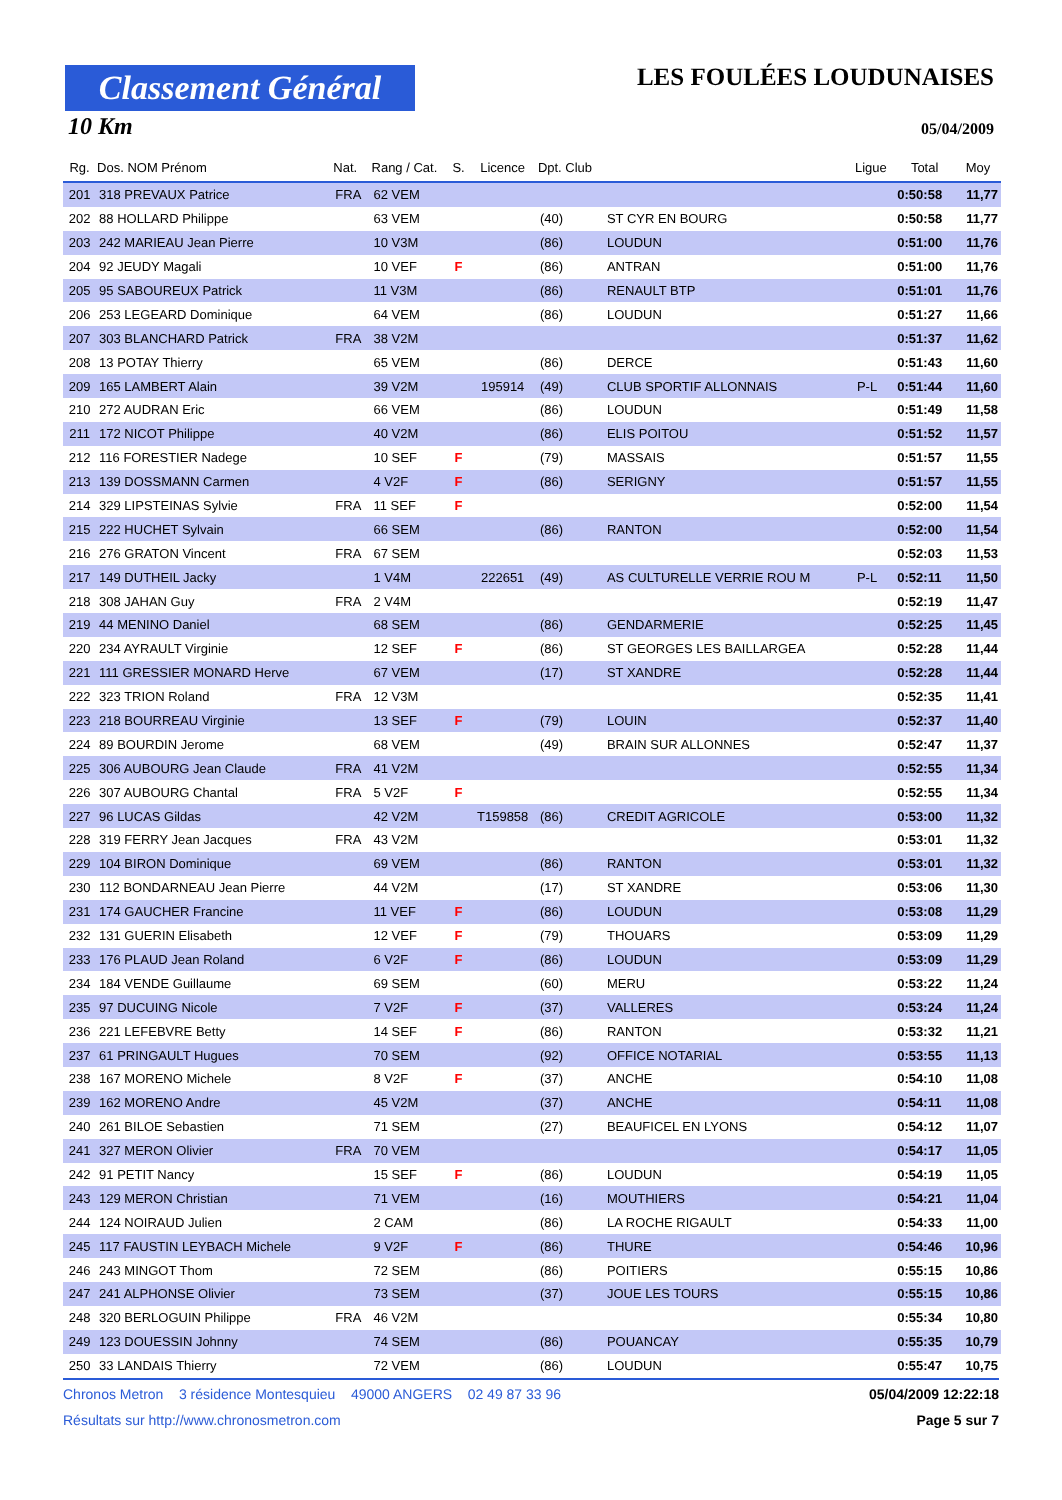Classement Général
10 Km
LES FOULÉES LOUDUNAISES
05/04/2009
| Rg. | Dos. NOM Prénom | Nat. | Rang / Cat. | S. | Licence | Dpt. Club | | Ligue | Total | Moy |
| --- | --- | --- | --- | --- | --- | --- | --- | --- | --- | --- |
| 201 | 318 PREVAUX Patrice | FRA | 62 VEM | | | | | | 0:50:58 | 11,77 |
| 202 | 88 HOLLARD Philippe | | 63 VEM | | | (40) | ST CYR EN BOURG | | 0:50:58 | 11,77 |
| 203 | 242 MARIEAU Jean Pierre | | 10 V3M | | | (86) | LOUDUN | | 0:51:00 | 11,76 |
| 204 | 92 JEUDY Magali | | 10 VEF | F | | (86) | ANTRAN | | 0:51:00 | 11,76 |
| 205 | 95 SABOUREUX Patrick | | 11 V3M | | | (86) | RENAULT BTP | | 0:51:01 | 11,76 |
| 206 | 253 LEGEARD Dominique | | 64 VEM | | | (86) | LOUDUN | | 0:51:27 | 11,66 |
| 207 | 303 BLANCHARD Patrick | FRA | 38 V2M | | | | | | 0:51:37 | 11,62 |
| 208 | 13 POTAY Thierry | | 65 VEM | | | (86) | DERCE | | 0:51:43 | 11,60 |
| 209 | 165 LAMBERT Alain | | 39 V2M | | 195914 | (49) | CLUB SPORTIF ALLONNAIS | P-L | 0:51:44 | 11,60 |
| 210 | 272 AUDRAN Eric | | 66 VEM | | | (86) | LOUDUN | | 0:51:49 | 11,58 |
| 211 | 172 NICOT Philippe | | 40 V2M | | | (86) | ELIS POITOU | | 0:51:52 | 11,57 |
| 212 | 116 FORESTIER Nadege | | 10 SEF | F | | (79) | MASSAIS | | 0:51:57 | 11,55 |
| 213 | 139 DOSSMANN Carmen | | 4 V2F | F | | (86) | SERIGNY | | 0:51:57 | 11,55 |
| 214 | 329 LIPSTEINAS Sylvie | FRA | 11 SEF | F | | | | | 0:52:00 | 11,54 |
| 215 | 222 HUCHET Sylvain | | 66 SEM | | | (86) | RANTON | | 0:52:00 | 11,54 |
| 216 | 276 GRATON Vincent | FRA | 67 SEM | | | | | | 0:52:03 | 11,53 |
| 217 | 149 DUTHEIL Jacky | | 1 V4M | | 222651 | (49) | AS CULTURELLE VERRIE ROU M | P-L | 0:52:11 | 11,50 |
| 218 | 308 JAHAN Guy | FRA | 2 V4M | | | | | | 0:52:19 | 11,47 |
| 219 | 44 MENINO Daniel | | 68 SEM | | | (86) | GENDARMERIE | | 0:52:25 | 11,45 |
| 220 | 234 AYRAULT Virginie | | 12 SEF | F | | (86) | ST GEORGES LES BAILLARGEA | | 0:52:28 | 11,44 |
| 221 | 111 GRESSIER MONARD Herve | | 67 VEM | | | (17) | ST XANDRE | | 0:52:28 | 11,44 |
| 222 | 323 TRION Roland | FRA | 12 V3M | | | | | | 0:52:35 | 11,41 |
| 223 | 218 BOURREAU Virginie | | 13 SEF | F | | (79) | LOUIN | | 0:52:37 | 11,40 |
| 224 | 89 BOURDIN Jerome | | 68 VEM | | | (49) | BRAIN SUR ALLONNES | | 0:52:47 | 11,37 |
| 225 | 306 AUBOURG Jean Claude | FRA | 41 V2M | | | | | | 0:52:55 | 11,34 |
| 226 | 307 AUBOURG Chantal | FRA | 5 V2F | F | | | | | 0:52:55 | 11,34 |
| 227 | 96 LUCAS Gildas | | 42 V2M | | T159858 | (86) | CREDIT AGRICOLE | | 0:53:00 | 11,32 |
| 228 | 319 FERRY Jean Jacques | FRA | 43 V2M | | | | | | 0:53:01 | 11,32 |
| 229 | 104 BIRON Dominique | | 69 VEM | | | (86) | RANTON | | 0:53:01 | 11,32 |
| 230 | 112 BONDARNEAU Jean Pierre | | 44 V2M | | | (17) | ST XANDRE | | 0:53:06 | 11,30 |
| 231 | 174 GAUCHER Francine | | 11 VEF | F | | (86) | LOUDUN | | 0:53:08 | 11,29 |
| 232 | 131 GUERIN Elisabeth | | 12 VEF | F | | (79) | THOUARS | | 0:53:09 | 11,29 |
| 233 | 176 PLAUD Jean Roland | | 6 V2F | F | | (86) | LOUDUN | | 0:53:09 | 11,29 |
| 234 | 184 VENDE Guillaume | | 69 SEM | | | (60) | MERU | | 0:53:22 | 11,24 |
| 235 | 97 DUCUING Nicole | | 7 V2F | F | | (37) | VALLERES | | 0:53:24 | 11,24 |
| 236 | 221 LEFEBVRE Betty | | 14 SEF | F | | (86) | RANTON | | 0:53:32 | 11,21 |
| 237 | 61 PRINGAULT Hugues | | 70 SEM | | | (92) | OFFICE NOTARIAL | | 0:53:55 | 11,13 |
| 238 | 167 MORENO Michele | | 8 V2F | F | | (37) | ANCHE | | 0:54:10 | 11,08 |
| 239 | 162 MORENO Andre | | 45 V2M | | | (37) | ANCHE | | 0:54:11 | 11,08 |
| 240 | 261 BILOE Sebastien | | 71 SEM | | | (27) | BEAUFICEL EN LYONS | | 0:54:12 | 11,07 |
| 241 | 327 MERON Olivier | FRA | 70 VEM | | | | | | 0:54:17 | 11,05 |
| 242 | 91 PETIT Nancy | | 15 SEF | F | | (86) | LOUDUN | | 0:54:19 | 11,05 |
| 243 | 129 MERON Christian | | 71 VEM | | | (16) | MOUTHIERS | | 0:54:21 | 11,04 |
| 244 | 124 NOIRAUD Julien | | 2 CAM | | | (86) | LA ROCHE RIGAULT | | 0:54:33 | 11,00 |
| 245 | 117 FAUSTIN LEYBACH Michele | | 9 V2F | F | | (86) | THURE | | 0:54:46 | 10,96 |
| 246 | 243 MINGOT Thom | | 72 SEM | | | (86) | POITIERS | | 0:55:15 | 10,86 |
| 247 | 241 ALPHONSE Olivier | | 73 SEM | | | (37) | JOUE LES TOURS | | 0:55:15 | 10,86 |
| 248 | 320 BERLOGUIN Philippe | FRA | 46 V2M | | | | | | 0:55:34 | 10,80 |
| 249 | 123 DOUESSIN Johnny | | 74 SEM | | | (86) | POUANCAY | | 0:55:35 | 10,79 |
| 250 | 33 LANDAIS Thierry | | 72 VEM | | | (86) | LOUDUN | | 0:55:47 | 10,75 |
Chronos Metron 3 résidence Montesquieu 49000 ANGERS 02 49 87 33 96 05/04/2009 12:22:18
Résultats sur http://www.chronosmetron.com Page 5 sur 7